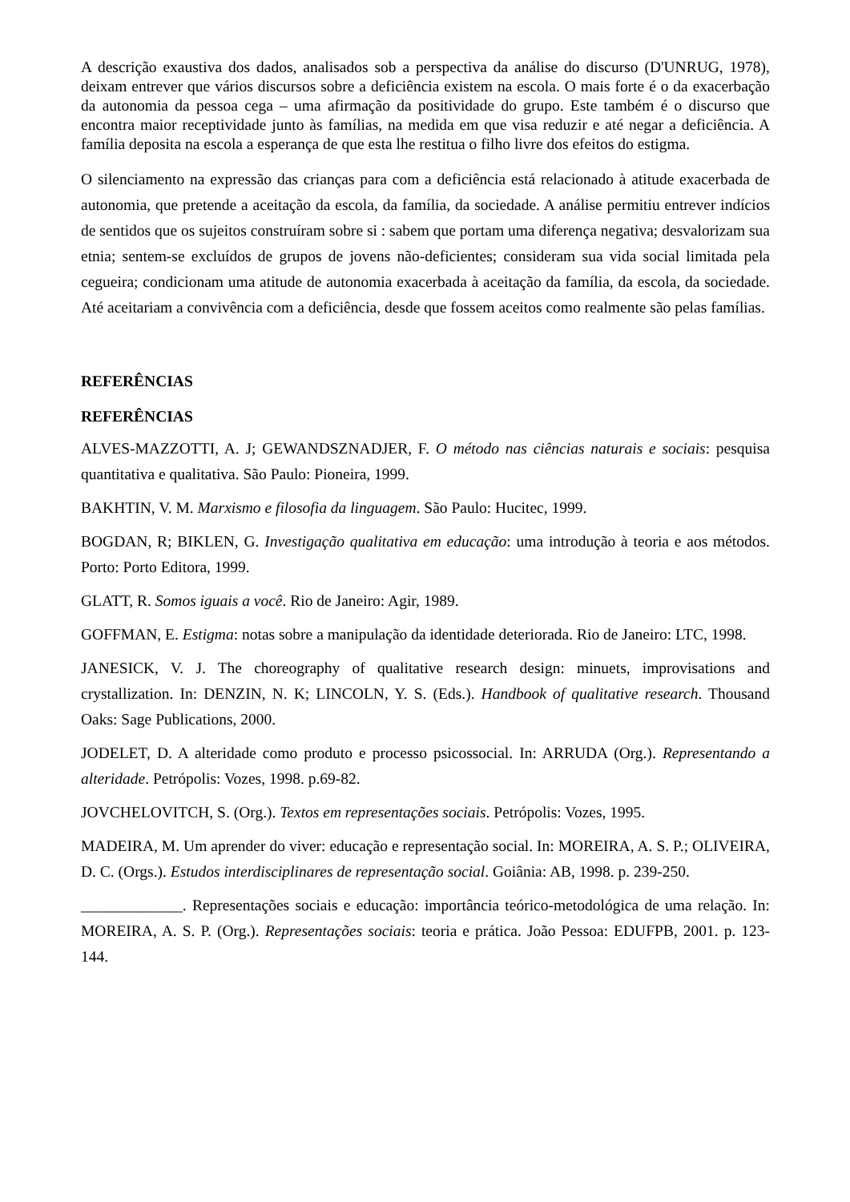A descrição exaustiva dos dados, analisados sob a perspectiva da análise do discurso (D'UNRUG, 1978), deixam entrever que vários discursos sobre a deficiência existem na escola. O mais forte é o da exacerbação da autonomia da pessoa cega – uma afirmação da positividade do grupo. Este também é o discurso que encontra maior receptividade junto às famílias, na medida em que visa reduzir e até negar a deficiência. A família deposita na escola a esperança de que esta lhe restitua o filho livre dos efeitos do estigma.
O silenciamento na expressão das crianças para com a deficiência está relacionado à atitude exacerbada de autonomia, que pretende a aceitação da escola, da família, da sociedade. A análise permitiu entrever indícios de sentidos que os sujeitos construíram sobre si : sabem que portam uma diferença negativa; desvalorizam sua etnia; sentem-se excluídos de grupos de jovens não-deficientes; consideram sua vida social limitada pela cegueira; condicionam uma atitude de autonomia exacerbada à aceitação da família, da escola, da sociedade. Até aceitariam a convivência com a deficiência, desde que fossem aceitos como realmente são pelas famílias.
REFERÊNCIAS
REFERÊNCIAS
ALVES-MAZZOTTI, A. J; GEWANDSZNADJER, F. O método nas ciências naturais e sociais: pesquisa quantitativa e qualitativa. São Paulo: Pioneira, 1999.
BAKHTIN, V. M. Marxismo e filosofia da linguagem. São Paulo: Hucitec, 1999.
BOGDAN, R; BIKLEN, G. Investigação qualitativa em educação: uma introdução à teoria e aos métodos. Porto: Porto Editora, 1999.
GLATT, R. Somos iguais a você. Rio de Janeiro: Agir, 1989.
GOFFMAN, E. Estigma: notas sobre a manipulação da identidade deteriorada. Rio de Janeiro: LTC, 1998.
JANESICK, V. J. The choreography of qualitative research design: minuets, improvisations and crystallization. In: DENZIN, N. K; LINCOLN, Y. S. (Eds.). Handbook of qualitative research. Thousand Oaks: Sage Publications, 2000.
JODELET, D. A alteridade como produto e processo psicossocial. In: ARRUDA (Org.). Representando a alteridade. Petrópolis: Vozes, 1998. p.69-82.
JOVCHELOVITCH, S. (Org.). Textos em representações sociais. Petrópolis: Vozes, 1995.
MADEIRA, M. Um aprender do viver: educação e representação social. In: MOREIRA, A. S. P.; OLIVEIRA, D. C. (Orgs.). Estudos interdisciplinares de representação social. Goiânia: AB, 1998. p. 239-250.
_____________. Representações sociais e educação: importância teórico-metodológica de uma relação. In: MOREIRA, A. S. P. (Org.). Representações sociais: teoria e prática. João Pessoa: EDUFPB, 2001. p. 123-144.